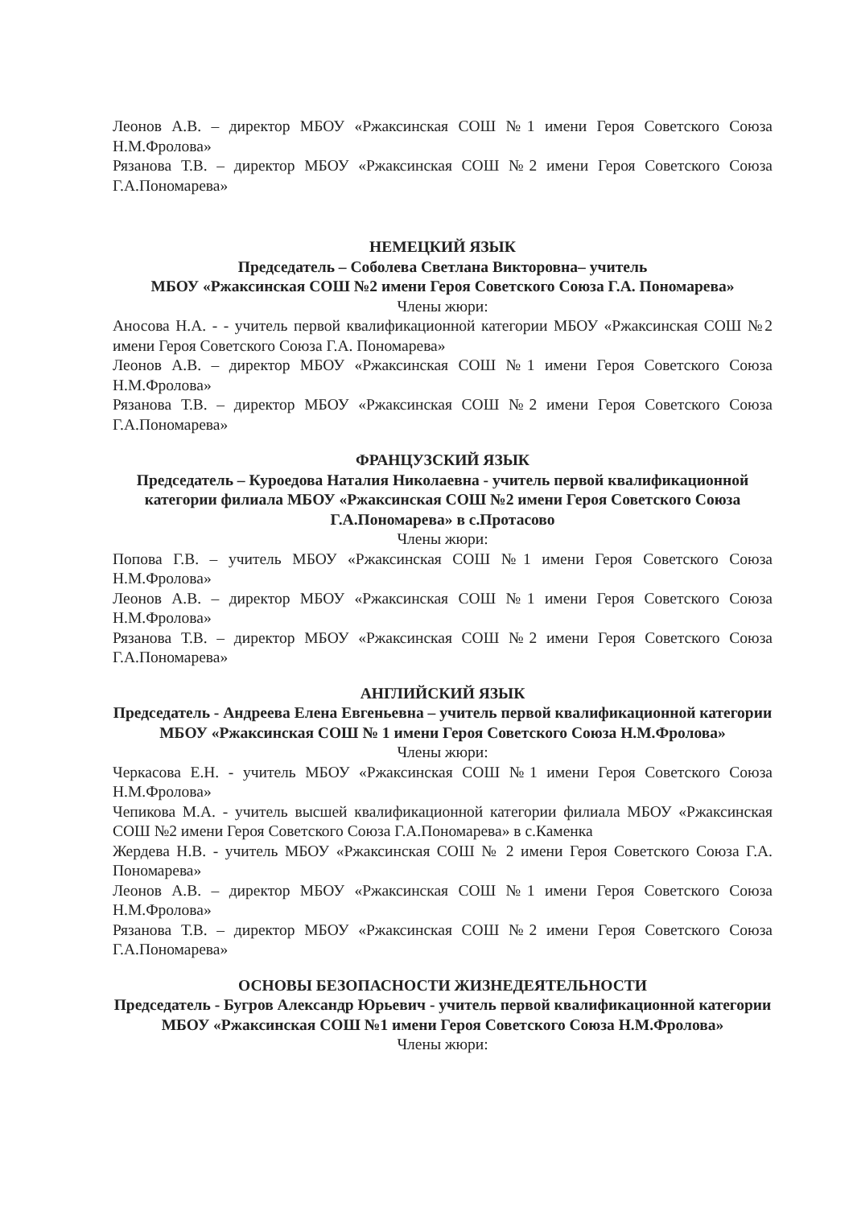Леонов А.В. – директор МБОУ «Ржаксинская СОШ №1 имени Героя Советского Союза Н.М.Фролова»
Рязанова Т.В. – директор МБОУ «Ржаксинская СОШ №2 имени Героя Советского Союза Г.А.Пономарева»
НЕМЕЦКИЙ ЯЗЫК
Председатель – Соболева Светлана Викторовна– учитель
МБОУ «Ржаксинская СОШ №2 имени Героя Советского Союза Г.А. Пономарева»
Члены жюри:
Аносова Н.А. - - учитель первой квалификационной категории МБОУ «Ржаксинская СОШ №2 имени Героя Советского Союза Г.А. Пономарева»
Леонов А.В. – директор МБОУ «Ржаксинская СОШ №1 имени Героя Советского Союза Н.М.Фролова»
Рязанова Т.В. – директор МБОУ «Ржаксинская СОШ №2 имени Героя Советского Союза Г.А.Пономарева»
ФРАНЦУЗСКИЙ ЯЗЫК
Председатель – Куроедова Наталия Николаевна - учитель первой квалификационной категории филиала МБОУ «Ржаксинская СОШ №2 имени Героя Советского Союза Г.А.Пономарева» в с.Протасово
Члены жюри:
Попова Г.В. – учитель МБОУ «Ржаксинская СОШ №1 имени Героя Советского Союза Н.М.Фролова»
Леонов А.В. – директор МБОУ «Ржаксинская СОШ №1 имени Героя Советского Союза Н.М.Фролова»
Рязанова Т.В. – директор МБОУ «Ржаксинская СОШ №2 имени Героя Советского Союза Г.А.Пономарева»
АНГЛИЙСКИЙ ЯЗЫК
Председатель - Андреева Елена Евгеньевна – учитель первой квалификационной категории МБОУ «Ржаксинская СОШ № 1 имени Героя Советского Союза Н.М.Фролова»
Члены жюри:
Черкасова Е.Н. - учитель МБОУ «Ржаксинская СОШ №1 имени Героя Советского Союза Н.М.Фролова»
Чепикова М.А. - учитель высшей квалификационной категории филиала МБОУ «Ржаксинская СОШ №2 имени Героя Советского Союза Г.А.Пономарева» в с.Каменка
Жердева Н.В. - учитель МБОУ «Ржаксинская СОШ № 2 имени Героя Советского Союза Г.А. Пономарева»
Леонов А.В. – директор МБОУ «Ржаксинская СОШ №1 имени Героя Советского Союза Н.М.Фролова»
Рязанова Т.В. – директор МБОУ «Ржаксинская СОШ №2 имени Героя Советского Союза Г.А.Пономарева»
ОСНОВЫ БЕЗОПАСНОСТИ ЖИЗНЕДЕЯТЕЛЬНОСТИ
Председатель - Бугров Александр Юрьевич - учитель первой квалификационной категории МБОУ «Ржаксинская СОШ №1 имени Героя Советского Союза Н.М.Фролова»
Члены жюри: